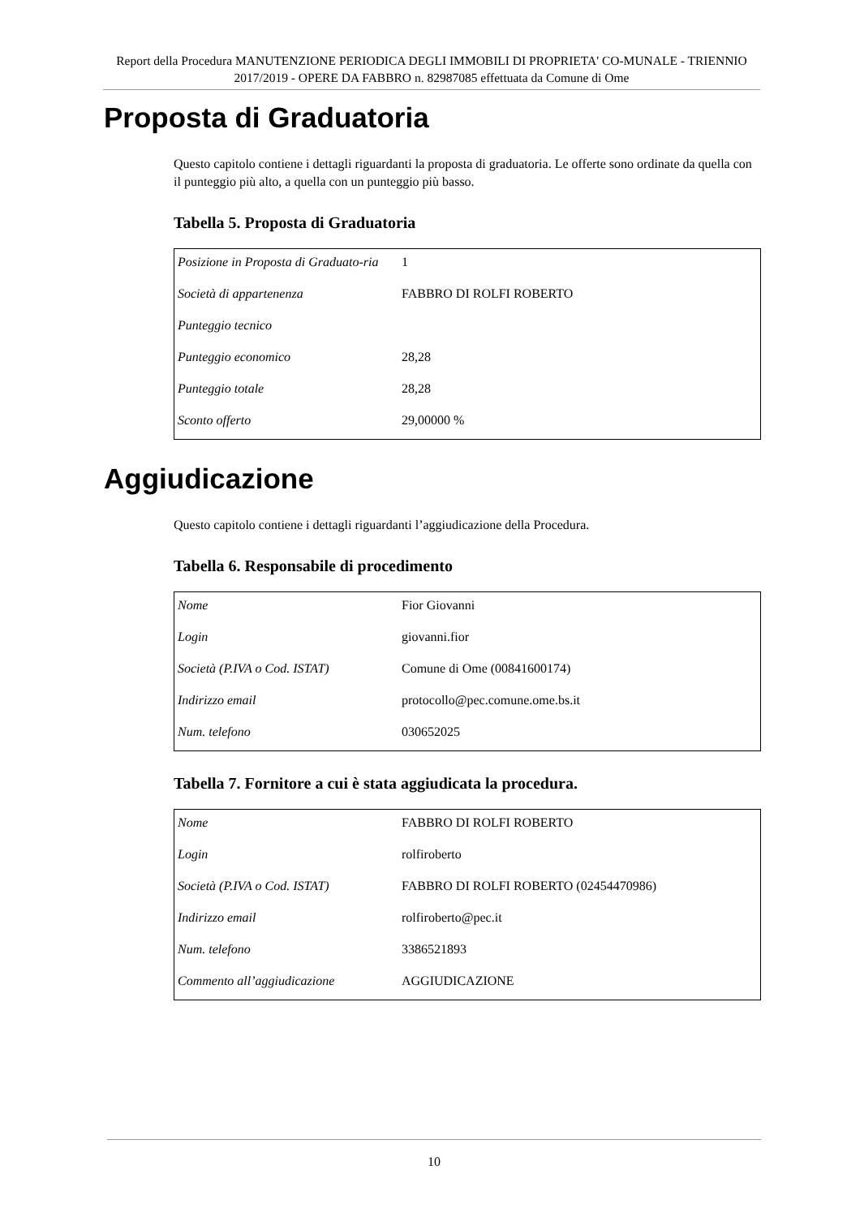Report della Procedura MANUTENZIONE PERIODICA DEGLI IMMOBILI DI PROPRIETA' CO-MUNALE - TRIENNIO 2017/2019 - OPERE DA FABBRO n. 82987085 effettuata da Comune di Ome
Proposta di Graduatoria
Questo capitolo contiene i dettagli riguardanti la proposta di graduatoria. Le offerte sono ordinate da quella con il punteggio più alto, a quella con un punteggio più basso.
Tabella 5. Proposta di Graduatoria
| Posizione in Proposta di Graduato-ria | 1 |
| Società di appartenenza | FABBRO DI ROLFI ROBERTO |
| Punteggio tecnico | |
| Punteggio economico | 28,28 |
| Punteggio totale | 28,28 |
| Sconto offerto | 29,00000 % |
Aggiudicazione
Questo capitolo contiene i dettagli riguardanti l’aggiudicazione della Procedura.
Tabella 6. Responsabile di procedimento
| Nome | Fior Giovanni |
| Login | giovanni.fior |
| Società (P.IVA o Cod. ISTAT) | Comune di Ome (00841600174) |
| Indirizzo email | protocollo@pec.comune.ome.bs.it |
| Num. telefono | 030652025 |
Tabella 7. Fornitore a cui è stata aggiudicata la procedura.
| Nome | FABBRO DI ROLFI ROBERTO |
| Login | rolfiroberto |
| Società (P.IVA o Cod. ISTAT) | FABBRO DI ROLFI ROBERTO (02454470986) |
| Indirizzo email | rolfiroberto@pec.it |
| Num. telefono | 3386521893 |
| Commento all’aggiudicazione | AGGIUDICAZIONE |
10